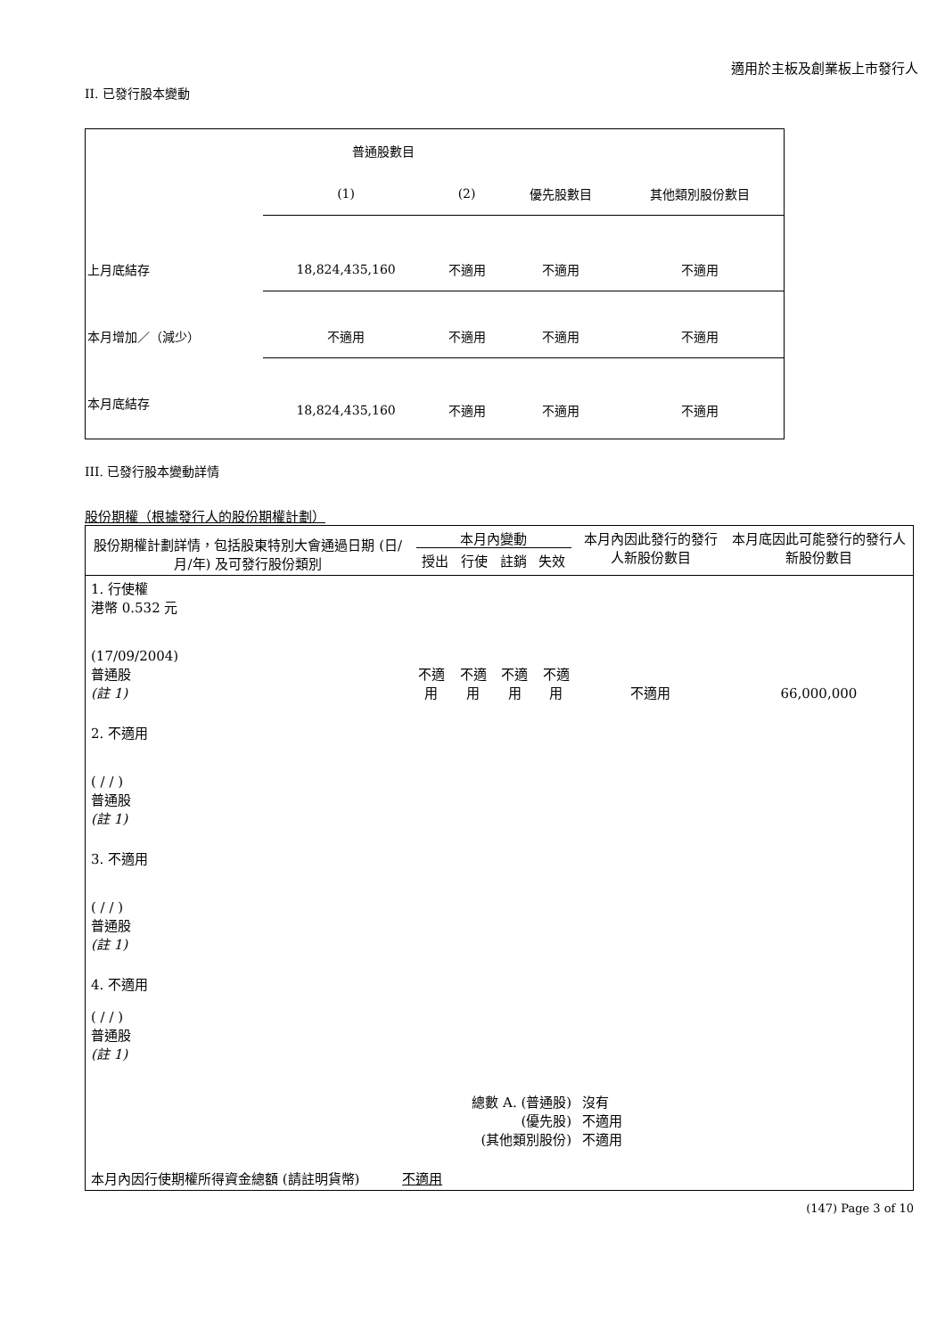適用於主板及創業板上市發行人
II. 已發行股本變動
| | 普通股數目 | | | |
| | (1) | (2) | 優先股數目 | 其他類別股份數目 |
| 上月底結存 | 18,824,435,160 | 不適用 | 不適用 | 不適用 |
| 本月增加／（減少） | 不適用 | 不適用 | 不適用 | 不適用 |
| 本月底結存 | 18,824,435,160 | 不適用 | 不適用 | 不適用 |
III. 已發行股本變動詳情
股份期權（根據發行人的股份期權計劃）
| 股份期權計劃詳情，包括股東特別大會通過日期 (日/月/年) 及可發行股份類別 | 本月內變動 / 授出 / 行使 / 註銷 / 失效 / | | | | 本月內因此發行的發行人新股份數目 | 本月底因此可能發行的發行人新股份數目 |
| 1. 行使權 港幣 0.532 元 (17/09/2004) 普通股 (註 1) | 不適用 | 不適用 | 不適用 | 不適用 | 不適用 | 66,000,000 |
| 2. 不適用 ( / / ) 普通股 (註 1) | | | | | | |
| 3. 不適用 ( / / ) 普通股 (註 1) | | | | | | |
| 4. 不適用 ( / / ) 普通股 (註 1) | | | | | | |
| 總數 A. (普通股) (優先股) (其他類別股份) | | | | | 沒有 不適用 不適用 | |
| 本月內因行使期權所得資金總額 (請註明貨幣) 不適用 | | | | | | |
(147) Page 3 of 10